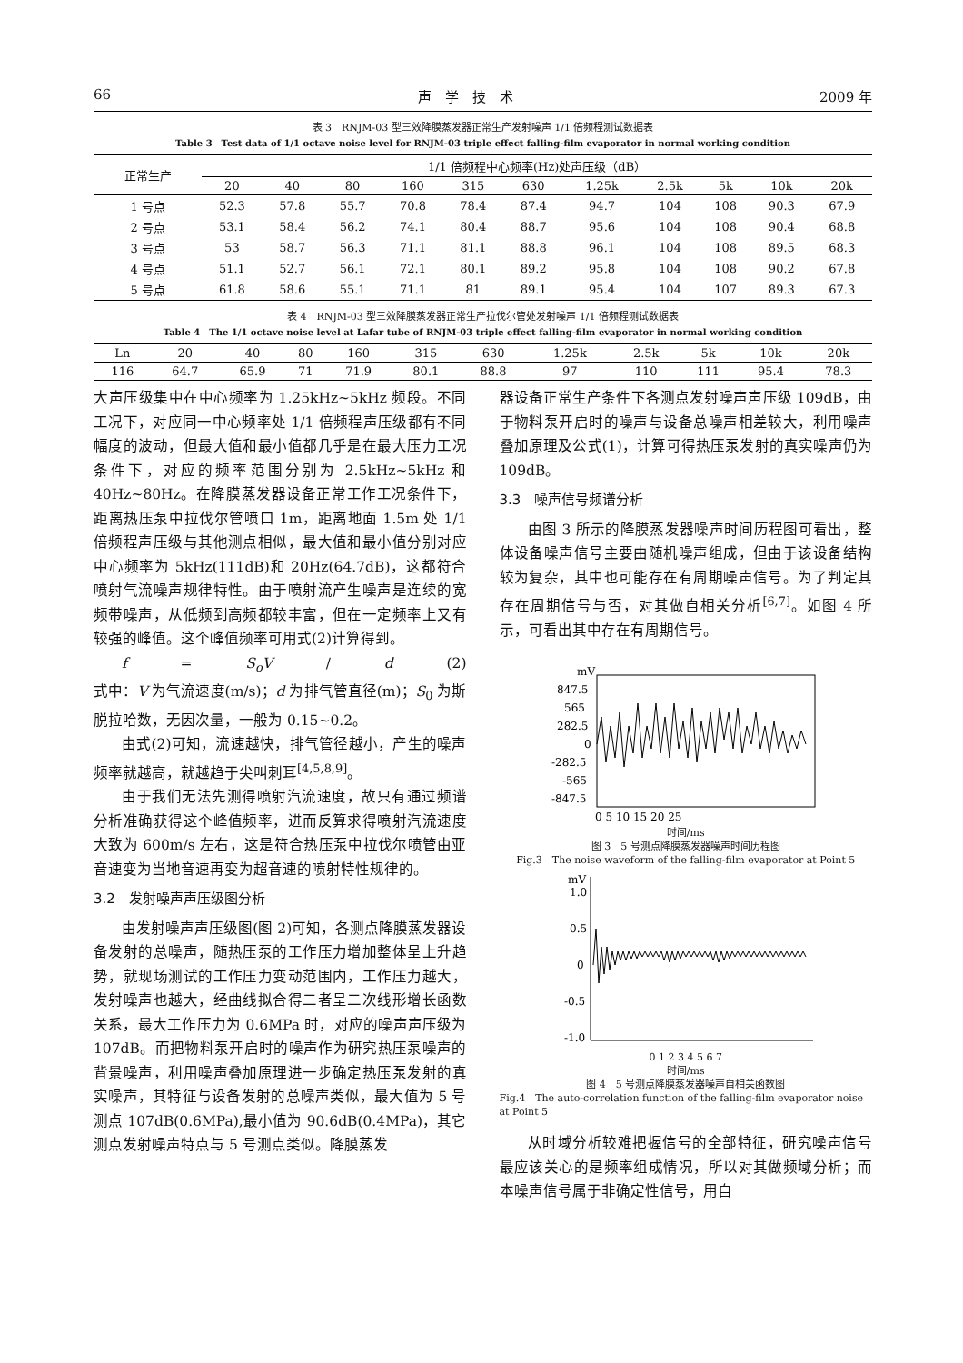66 声　学　技　术 2009 年
表 3　RNJM-03 型三效降膜蒸发器正常生产发射噪声 1/1 倍频程测试数据表
Table 3　Test data of 1/1 octave noise level for RNJM-03 triple effect falling-film evaporator in normal working condition
| 正常生产 | 1/1 倍频程中心频率(Hz)处声压级（dB） | | | | | | | | | | |
| --- | --- | --- | --- | --- | --- | --- | --- | --- | --- | --- | --- |
| | 20 | 40 | 80 | 160 | 315 | 630 | 1.25k | 2.5k | 5k | 10k | 20k |
| 1 号点 | 52.3 | 57.8 | 55.7 | 70.8 | 78.4 | 87.4 | 94.7 | 104 | 108 | 90.3 | 67.9 |
| 2 号点 | 53.1 | 58.4 | 56.2 | 74.1 | 80.4 | 88.7 | 95.6 | 104 | 108 | 90.4 | 68.8 |
| 3 号点 | 53 | 58.7 | 56.3 | 71.1 | 81.1 | 88.8 | 96.1 | 104 | 108 | 89.5 | 68.3 |
| 4 号点 | 51.1 | 52.7 | 56.1 | 72.1 | 80.1 | 89.2 | 95.8 | 104 | 108 | 90.2 | 67.8 |
| 5 号点 | 61.8 | 58.6 | 55.1 | 71.1 | 81 | 89.1 | 95.4 | 104 | 107 | 89.3 | 67.3 |
表 4　RNJM-03 型三效降膜蒸发器正常生产拉伐尔管处发射噪声 1/1 倍频程测试数据表
Table 4　The 1/1 octave noise level at Lafar tube of RNJM-03 triple effect falling-film evaporator in normal working condition
| Ln | 20 | 40 | 80 | 160 | 315 | 630 | 1.25k | 2.5k | 5k | 10k | 20k |
| --- | --- | --- | --- | --- | --- | --- | --- | --- | --- | --- | --- |
| 116 | 64.7 | 65.9 | 71 | 71.9 | 80.1 | 88.8 | 97 | 110 | 111 | 95.4 | 78.3 |
大声压级集中在中心频率为 1.25kHz~5kHz 频段。不同工况下，对应同一中心频率处 1/1 倍频程声压级都有不同幅度的波动，但最大值和最小值都几乎是在最大压力工况条件下，对应的频率范围分别为 2.5kHz~5kHz 和 40Hz~80Hz。在降膜蒸发器设备正常工作工况条件下，距离热压泵中拉伐尔管喷口 1m，距离地面 1.5m 处 1/1 倍频程声压级与其他测点相似，最大值和最小值分别对应中心频率为 5kHz(111dB)和 20Hz(64.7dB)，这都符合喷射气流噪声规律特性。由于喷射流产生噪声是连续的宽频带噪声，从低频到高频都较丰富，但在一定频率上又有较强的峰值。这个峰值频率可用式(2)计算得到。
f = S<sub>o</sub>V / d (2)
式中：V 为气流速度(m/s)；d 为排气管直径(m)；S<sub>0</sub> 为斯脱拉哈数，无因次量，一般为 0.15~0.2。
由式(2)可知，流速越快，排气管径越小，产生的噪声频率就越高，就越趋于尖叫刺耳<sup>[4,5,8,9]</sup>。
由于我们无法先测得喷射汽流速度，故只有通过频谱分析准确获得这个峰值频率，进而反算求得喷射汽流速度大致为 600m/s 左右，这是符合热压泵中拉伐尔喷管由亚音速变为当地音速再变为超音速的喷射特性规律的。
3.2　发射噪声声压级图分析
由发射噪声声压级图(图 2)可知，各测点降膜蒸发器设备发射的总噪声，随热压泵的工作压力增加整体呈上升趋势，就现场测试的工作压力变动范围内，工作压力越大，发射噪声也越大，经曲线拟合得二者呈二次线形增长函数关系，最大工作压力为 0.6MPa 时，对应的噪声声压级为 107dB。而把物料泵开启时的噪声作为研究热压泵噪声的背景噪声，利用噪声叠加原理进一步确定热压泵发射的真实噪声，其特征与设备发射的总噪声类似，最大值为 5 号测点 107dB(0.6MPa),最小值为 90.6dB(0.4MPa)，其它测点发射噪声特点与 5 号测点类似。降膜蒸发
器设备正常生产条件下各测点发射噪声声压级 109dB，由于物料泵开启时的噪声与设备总噪声相差较大，利用噪声叠加原理及公式(1)，计算可得热压泵发射的真实噪声仍为 109dB。
3.3　噪声信号频谱分析
由图 3 所示的降膜蒸发器噪声时间历程图可看出，整体设备噪声信号主要由随机噪声组成，但由于该设备结构较为复杂，其中也可能存在有周期噪声信号。为了判定其存在周期信号与否，对其做自相关分析<sup>[6,7]</sup>。如图 4 所示，可看出其中存在有周期信号。
mV
847.5
565
282.5
0
-282.5
-565
-847.5
0 5 10 15 20 25
时间/ms
图 3　5 号测点降膜蒸发器噪声时间历程图
Fig.3　The noise waveform of the falling-film evaporator at Point 5
mV
1.0
0.5
0
-0.5
-1.0
0 1 2 3 4 5 6 7
时间/ms
图 4　5 号测点降膜蒸发器噪声自相关函数图
Fig.4　The auto-correlation function of the falling-film evaporator noise at Point 5
从时域分析较难把握信号的全部特征，研究噪声信号最应该关心的是频率组成情况，所以对其做频域分析；而本噪声信号属于非确定性信号，用自